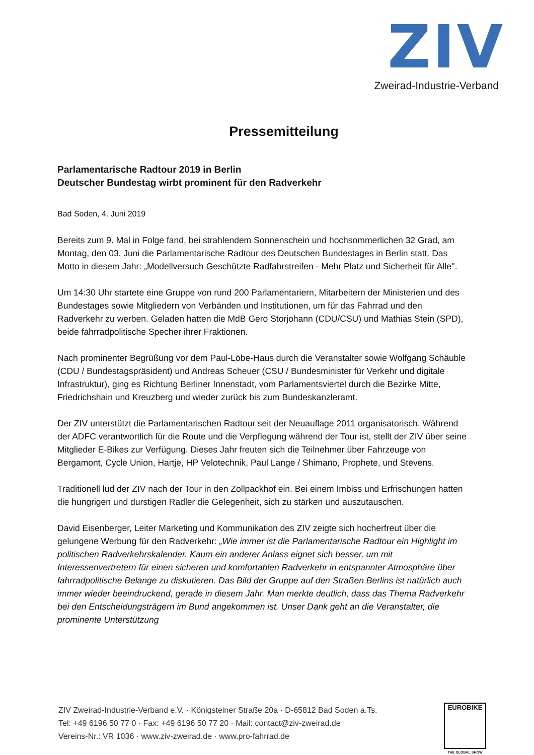ZIV
Zweirad-Industrie-Verband
Pressemitteilung
Parlamentarische Radtour 2019 in Berlin
Deutscher Bundestag wirbt prominent für den Radverkehr
Bad Soden, 4. Juni 2019
Bereits zum 9. Mal in Folge fand, bei strahlendem Sonnenschein und hochsommerlichen 32 Grad, am Montag, den 03. Juni die Parlamentarische Radtour des Deutschen Bundestages in Berlin statt. Das Motto in diesem Jahr: „Modellversuch Geschützte Radfahrstreifen - Mehr Platz und Sicherheit für Alle''.
Um 14:30 Uhr startete eine Gruppe von rund 200 Parlamentariern, Mitarbeitern der Ministerien und des Bundestages sowie Mitgliedern von Verbänden und Institutionen, um für das Fahrrad und den Radverkehr zu werben. Geladen hatten die MdB Gero Storjohann (CDU/CSU) und Mathias Stein (SPD), beide fahrradpolitische Specher ihrer Fraktionen.
Nach prominenter Begrüßung vor dem Paul-Löbe-Haus durch die Veranstalter sowie Wolfgang Schäuble (CDU / Bundestagspräsident) und Andreas Scheuer (CSU / Bundesminister für Verkehr und digitale Infrastruktur), ging es Richtung Berliner Innenstadt, vom Parlamentsviertel durch die Bezirke Mitte, Friedrichshain und Kreuzberg und wieder zurück bis zum Bundeskanzleramt.
Der ZIV unterstützt die Parlamentarischen Radtour seit der Neuauflage 2011 organisatorisch. Während der ADFC verantwortlich für die Route und die Verpflegung während der Tour ist, stellt der ZIV über seine Mitglieder E-Bikes zur Verfügung. Dieses Jahr freuten sich die Teilnehmer über Fahrzeuge von Bergamont, Cycle Union, Hartje, HP Velotechnik, Paul Lange / Shimano, Prophete, und Stevens.
Traditionell lud der ZIV nach der Tour in den Zollpackhof ein. Bei einem Imbiss und Erfrischungen hatten die hungrigen und durstigen Radler die Gelegenheit, sich zu stärken und auszutauschen.
David Eisenberger, Leiter Marketing und Kommunikation des ZIV zeigte sich hocherfreut über die gelungene Werbung für den Radverkehr: „Wie immer ist die Parlamentarische Radtour ein Highlight im politischen Radverkehrskalender. Kaum ein anderer Anlass eignet sich besser, um mit Interessenvertretern für einen sicheren und komfortablen Radverkehr in entspannter Atmosphäre über fahrradpolitische Belange zu diskutieren. Das Bild der Gruppe auf den Straßen Berlins ist natürlich auch immer wieder beeindruckend, gerade in diesem Jahr. Man merkte deutlich, dass das Thema Radverkehr bei den Entscheidungsträgern im Bund angekommen ist. Unser Dank geht an die Veranstalter, die prominente Unterstützung
ZIV Zweirad-Industrie-Verband e.V. · Königsteiner Straße 20a · D-65812 Bad Soden a.Ts.
Tel: +49 6196 50 77 0 · Fax: +49 6196 50 77 20 · Mail: contact@ziv-zweirad.de
Vereins-Nr.: VR 1036 · www.ziv-zweirad.de · www.pro-fahrrad.de
EUROBIKE
THE GLOBAL SHOW